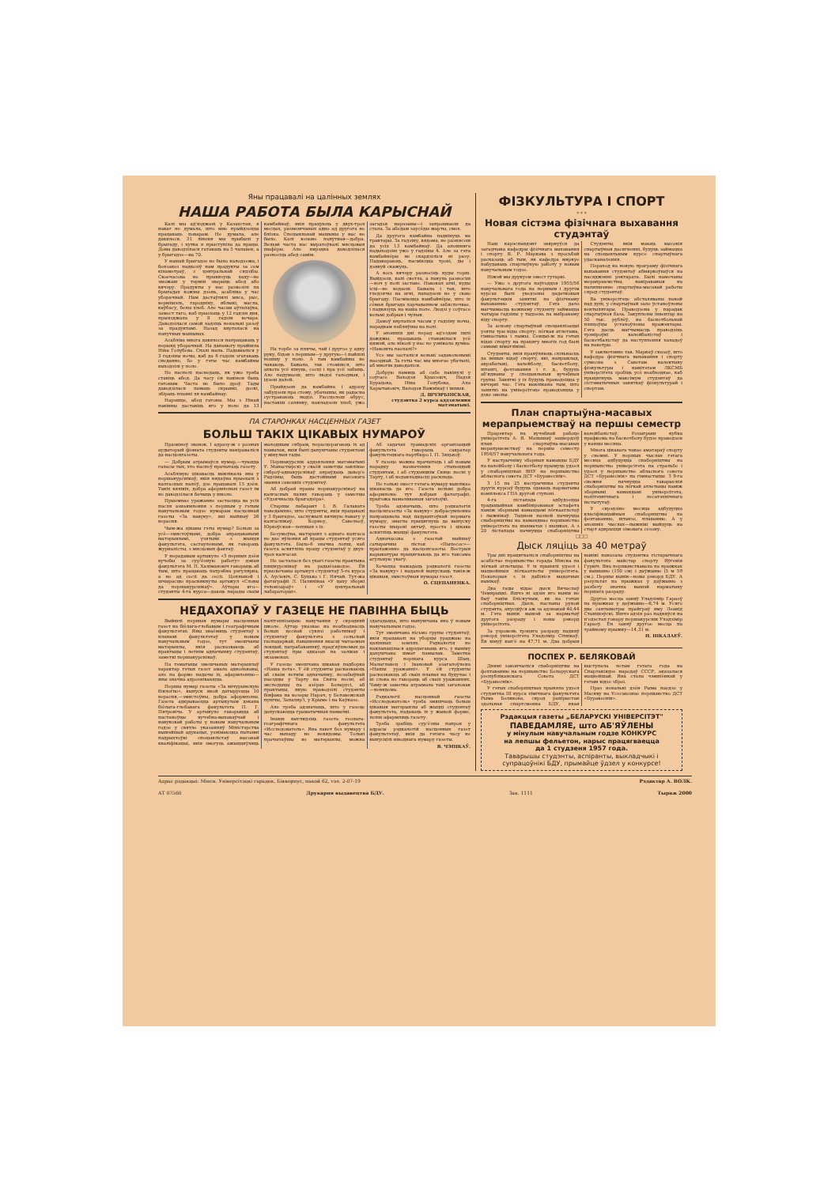Яны працавалі на цалінных землях
НАША РАБОТА БЫЛА КАРЫСНАЙ
Калі мы ад'язджалі у Казахстан, я нават не думала, што мне прыйдзецца працаваць поварам. Не думала, але давялося. 31 ліпеня мы прыбылі у брыгаду, і хутка я прыступіла да працы. Дома даводзілася гатаваць на 5 чалавек, а у брыгадзе—на 70.
У нашай брыгадзе не было калодзежа, і бензавоз падвозіў нам прадукты за сем кіламетраў, з цэнтральнай сядзібы. Своечасова не прывязуць ваду—не зможаш у тэрмін зварыць абед або вячэру. Прадукты у нас развозілі па брыгадах кожны дзень, асабліва у час уборачнай. Нам дастаўлялі мяса, рыс, вермішэль, гародніну, яблыкі, масла, каўбасу, белы хлеб. Але часам аўталаўка, замест таго, каб прыехаць у 12 гадзін дня, прыязджала у 8 гадзін вечара. Даводзілася самой хадзіць некалькі разоў за прадуктамі. Назад вярталася на папутных машынах.
Асабліва многа давялося папрацаваць у перыяд уборачнай. На дапамогу прыйшла Ніна Голубева. Спалі мала. Падымаліся у 3 гадзіны ночы, каб да 6 гадзін згатаваць снеданне, бо у гэты час камбайны выходзілі у поле.
Не паспелі паснедаць, як ужо трэба ставіць абед. Да часу ён павінен быць гатовым. Часта не было дроў. Тады даводзілася ламаць скрынкі, доскі, збіраць планкі ля камбайнау.
Нарэшце, абед гатовы. Мы з Нінай павінны даставіць яго у поле да 13 камбайнаў, якія працуюць у двух-трох месцах, размешчаных адно ад другога не блізка. Спецыяльнай машыны у нас не было. Калі возьме папутная—добра. Вельмі часта нас выратоўвалі мясцовыя шафёры. Але нярэдка даводзілася разносіць абед самім.
На торбе за плячы, чай і другое у адну руку, бідон з першым—у другую—і пайшлі пешшу у поле. А там камбайны не чакаюць. Бывала, так стомішся, што ахвота усё кінуць, сесці і пра усё забыць. Але падумаеш, што людзі галодныя, і ідзеш далей.
Прыйдзеш да камбайна і адразу забудзеш пра стому, убачышы, як радасна сустракаюць людзі. Рассцелеш абрус, паставіш салянку, накладзеш хлеб, ужо загадзя нарэзаны—і запрошваеш да стала. За абедам заусёды жарты, смех.
Да другога камбайна падкінуць на трактары. За гадзіну, вядома, не разнясеш да усіх 13 камбайнаў. Да апошняга падыходзіш ужо у гадзіны 4. Але за гэта камбайнёры не скардзіліся ні разу. Падакараюць, пасміюцца трохі, ды і дзякуй скажуць.
А вось вячэру разносіць куды горш. Выйдзеш, калі светла, а пакуль разносіш—ноч у полі застане. Навокал агні, куды ісці—не ведаеш. Бывала і так, што гледзячы на агні, пападзеш не у сваю брыгаду. Пасміюцца камбайнёры, што іх сёмая брыгада харчаваннем забяспечвае, і падвязуць на наша поле. Людзі у соўгасе вельмі добрыя і чулыя.
Дамоў вярталіся часам у гадзіну ночы, парадкам пабляўшы на полі.
У апошнія дні перад ад'ездам ішлі дажджы, працаваць станавілася усё цяжэй, але ніколі у нас не узнікала думка: «Навошта паехалі?»
Усе мы засталіся вельмі задаволенымі паездкай. За гэты час мы многае убачылі, аб многім даведаліся.
Добрую памяць аб сабе пакінулі у соўгасе Валодзя Крысевіч, Надзя Бурацова, Ніна Голубева, Ала Харытановіч, Валодзя Важнікаў і іншыя.
Д. ШЧЭРБІНСКАЯ,
студэнтка 2 курса аддзялення матэматыкі.
ПА СТАРОНКАХ НАСЦЕННЫХ ГАЗЕТ
БОЛЬШ ТАКІХ ЦІКАВЫХ НУМАРОЎ
Празвінеў званок. І адразу-ж з розных аудыторый фізмата студэнты накіраваліся да насценгазеты.
— Добрым атрымаўся нумар,—чуюцца галасы тых, хто паспеў прачытаць газету.
Асаблівую цікавасць выклікала яна у першакурснікаў, якія нядаўна прыехалі з калгасных палёў, дзе працавалі 15 дзён. Такіх вялікіх, добра аформленых газет ім не даводзілася бачыць у школе.
Прыемнае уражанне застаецца ва усіх пасля азнаямлення з першым у гэтым навучальным годзе нумарам насценнай газеты «За навуку», які выйшаў 26 верасня.
Чым-жа цікавы гэты нумар? Больш за усё—змястоўнымі, добра апрацаванымі матэрыяламі, узятымі з жыцця факультэта, састауленымі, як гавораць журналісты, з мясцовых фактаў.
У перадавым артыкуле «З першых дзён вучобы за сур'ёзную работу» дэкан факультэта М. П. Халімановіч гаворыць аб тым, што працаваць патрэбна рэгулярна, а не ад сесіі да сесіі. Цеплыней і шчырасцю праснякнуты артыкул «Словы да першакурснікаў». Аўтары яго—студэнты 4-га курса—даюць парады сваім малодшым сябрам, перасцерагаюць іх ад памылак, якія былі дапушчаны студэнтамі у мінулыя гады.
Першакурснік аддзялення матэматыкі У. Манастырскі у сваёй заметцы заклікае сяброў-аднакурснікаў апраўдаць давер'е Радзімы, быць дастойнымі высокага звання савецкіх студэнтаў.
Аб добрай працы першакурснікаў на калгасных палях гавораць у заметцы «Удзячнасць брыгадзіра».
Старшы лабарант І. В. Галаватэ паведамляе, што студэнты, якія працавалі у 3 брыгадзе, заслужылі вялікую павагу у калгаснікаў. Корнеу, Савельеў, Юркоўская—лепшыя з іх.
Безумоўна, матэрыял з аднаго калгаса не дае яўлення аб працы студэнтаў усяго факультэта. Было-б значна лепш, каб газета асвятліла працу студэнтаў у двух-трох калгасах.
Не засталася без увагі газеты практыка пяцікурснікаў на радыёзаводзе. Ёй прысвечаны артыкул студэнтаў 5-га курса А. Аусіевіч, С. Буцько і Г. Нячай. Тут-жа фатаграфіі Л. Палянінаа «У цаху зборкі тэлевізараў» і «У цэнтральнай лабараторыі».
Аб задачах грамадскіх арганізацый факультэта гаворыць сакратар факультэцкага партбюро І. П. Зяцькоў.
У газеце можна прачытаць і аб новым парадку назначэння стыпендый студэнтам, і аб студэнцкім Свяце песні у Тарту, і аб недакладнасці расклада.
Не толькі змест гэтага нумару выклікае цікавасць да яго. Газета вельмі добра аформлена: тут добрыя фатаграфіі, прыгожа намаляваныя загалоўкі.
Трэба адзначыць, што рэдкалегія насценгазеты «За навуку» добрасумленна папрацавала над падрыхтоўкай першага нумару, змагла прыцягнуць да выпуску газеты шырокі актыў, проста і цікава асвятліць жыццё факультэта.
Адначасова з газетай выйшаў сатырычны лісток «Пылесос»—прылажэнне да насценгазеты. Вострыя карыкатуры прыцягваюць да яго таксама агульную увагу.
Хочацца пажадаць рэдкалегіі газеты «За навуку» і надалей выпускаць такія-ж цікавыя, змястоўныя нумары газет.
О. СЦЕПАНЕНКА.
НЕДАХОПАЎ У ГАЗЕЦЕ НЕ ПАВІННА БЫЦЬ
Выйшлі першыя нумары насценных газет на біёлага-глебавым і геаграфічным факультэтах. Яны знаёмяць студэнтаў з планамі факультэтаў у новым навучальным годзе, тут змешчаны матэрыялы, якія расказваюць аб практыцы і летнім адпачынку студэнтаў, заметкі першакурснікаў.
Па тэматыцы змешчаных матэрыялаў характар гэтых газет амаль аднолькавы, але па форме падачы іх, афармленню—яны значна адрозніваюцца.
Першы нумар газеты «За мічурынскую біялогію», выпуск якой датыруецца 10 верасня,—змястоўны, добра аформлены. Газета адкрываецца артыкулам дэкана біёлага-глебавага факультэта П. Г. Пятровіча. У артыкуле гаворыцца аб пастаноўцы вучэбна-выхаваўчай і навуковай работы у новым навучальным годзе у святле указанняў Міністэрства вышэйшай адукацыі, узнімаюцца пытанні падрыхтоўкі спецыялістаў высокай кваліфікацыі, якія змогуць ажыццяўляць палітэхнізацыю навучання у сярэдняй школе. Аўтар указвае на неабходнасць больш цеснай сувязі работнікаў і студэнтаў факультэта з сельскай гаспадаркай, павышэння якасці чытаемых лекцый, патрабаванняў, прад'яўляемых да студэнтаў пры адказах на заліках і экзаменах.
У газеце змешчана цікавая падборка «Наша лета». У ёй студэнты расказваюць аб сваім летнім адпачынку, незабыўнай паездцы у Тарту на Свята песні, аб экспедыцы па азёрах Беларусі, аб практыцы, якую праводзілі студэнты біяфака на возеры Нарач, у Белавежскай пушчы, Запаляр'і, у Крыме і на Каўказе.
Але трэба адзначыць, што у газеце дапускаюцца граматычныя памылкі.
Інакш выглядзіць газета геолага-геаграфічнага факультэта «Исследователь». Яна лавет без нумару і час выхаду не невядомы. Толькі прачытаўшы яе матэрыялы, можна здагадацца, што выпушчана яна ў новым навучальным годзе.
Тут змешчана пісьмо групы студэнтаў, якія працавалі на уборцы ураджаю на цалінных землях. Рэдкалегія не паклапацілася адрэдагаваць яго, у выніку дапушчана шмат памылак. Заметка студэнтаў першага курса Шыц, Малаглавец і Івановай азагалоўлена «Нашы уражанні». У ёй студэнты расказваюць аб сваіх планах на будучае і ні слова не гавораць аб сваіх уражаннях. Чаму-ж заметка атрымала такі загаловак—невядома.
Рэдкалегіі насценнай газеты «Исследователь» трэба змяшчаць больш цікавыя матэрыялы аб жыцці студэнтаў факультэта, падаваць іх у жывой форме, лепш афармляць газету.
Трэба зрабіць сур'ёзны папрок у адрасы рэдкалегій насценных газет факультэтаў, якія да гэтага часу не выпусцілі ніводнага нумару газеты.
В. ЧЭПІКАЎ.
ФІЗКУЛЬТУРА І СПОРТ
* * *
Новая сістэма фізічнага выхавання студэнтаў
Наш карэспандэнт звярнуўся да загадчыка кафедры фізічнага выхавання і спорту Я. Р. Маркава з просьбай расказаць аб тым, як кафедра мяркуе пабудаваць спартыўную работу у новым навучальным годзе.
Ніжэй мы друкуем змест гутаркі.
— Ужо з другога паўгоддзя 1955/56 навучальнага года на першым і другім курсах былі уведзены дадатковыя факультэцкія заняткі па фізічнаму выхаванню студэнтаў. Гэта дало магчымасць кожнаму студэнту займацца чатыры гадзіны у тыдзень па выбранаму віду спорту.
За аснову спартыўнай спецыялізацыі узяты тры віды спорту: лёгкая атлетыка, гімнастыка і лыжы. Секцыі-ж па гэтых відах спорту на працягу многіх год былі самымі шматлікімі.
Студэнты, якія праяўляюць схільнасць да іншых відаў спорту, які, напрыклад, акрабатыкі, валейболу, баскетболу, штангі, фехтавання і г. д., будуць аб'яднаны у спецыяльныя вучэбныя групы. Заняткі у іх будуць праводзіцца у вячэрні час. Гэта выклікана тым, што заняткі на універсітэце праводзяцца у дзве змены.
Студэнты, якія маюць высокія спартыўныя дасягненні, будуць займацца на спецыяльным курсе спартыўнага удасканалення.
Пераход на новую праграму фізічнага выхавання студэнтаў абмяркоўваўся на пасяджэнні рэктарата. Былі намечаны мерапрыемствы, накіраваныя на паляпшэнне спартыўна-масавай работы сярод студэнтаў.
Ва універсітэце абсталяваны пакой пад душ, у спартыўнай зале ўстаноўлены вентылятары. Праведзена у парадак спартыўная база. Закуплены інвентар на 50 тыс. рублёў, на баскетбольнай пляцоўцы устаноўлены пражэктары. Гэта дасць магчымасць праводзіць трэніроўкі валейбалістаў і баскетбалістаў да наступлення халадоў на паветры.
У заключэнне тав. Маркаў сказаў, што кафедра фізічнага выхавання і спорту сумесна з Саветам калектыву фізкультуры і камітэтам ЛКСМБ універсітэта зробіць усё неабходнае, каб прыцягнуць максімум студэнтаў да сістэматычных заняткаў фізкультурай і спортам.
План спартыўна-масавых мерапрыемстваў на першы семестр
Прарэктар па вучэбнай рабоце універсітэта А. Я. Малышаў зацвердзіў план спартыўна-масавых мерапрыемстваў на першы семестр 1956/57 навучальнага года.
У кастрычніку зборныя каманды БДУ па валейболу і баскетболу прымуць удзел у спаборніцтвах ВНУ на першынство абласнога савета ДСТ «Буравеснік».
З 15 па 25 кастрычніка студэнты другіх курсаў будуць здаваць нарматывы комплекса ГПА другой ступені.
4-га лістапада адбудзецца традыцыйная камбінірованая эстафета паміж зборнымі камандамі лёгкаатлетаў і лыжнікаў. Тыднем пазней пачнуцца спаборніцтвы на каманднае першынство універсітэта па шахматах і шашках. А з 20 лістапада пачнуцца спаборніцтвы валейбалістаў. Розыгрыш кубка прафкома па баскетболу будзе праведзен у канцы месяца.
Многа цікавага чакае аматараў спорту у снежні. У першых чыслах гэтага месяца адбудуцца спаборніцтвы на першынство універсітэта па стральбе і удзел у першынстве абласнога совета ДСТ «Буравеснік» па гімнастыцы. З 9-га снежня пачнуцца таварыскія спаборніцтвы па лёгкай атлетыцы паміж зборнымі камандамі універсітэта, політэхнічнага і лесатэхнічнага інстытутаў.
У сярэдзіне месяца адбудуцца класіфікацыйныя спаборніцтвы па фехтаванню, штанзе, плаванню. А у апошніх чыслах—лыжнікі выйдуць на старт адкрыцця зімовага сезону.
□□□
Дыск ляціць за 40 метраў
Тры дні працягваліся спаборніцтвы на асабістае першынство горада Мінска па лёгкай атлетыцы. У іх прынялі удзел і мацнейшыя лёгкаатлеты універсітэта. Некаторыя з іх дабіліся выдатных вынікаў.
Два гады кідае дыск Вячаслаў Чэмярыцкі. Яшчэ ні адзін яго вынік не быў такім бліскучым, як на гэтых спаборніцтвах. Дыск, пасланы рукой студэнта, апусціўся аж за адзнакай 40,44 м. Гэта вынік вышэй за нарматыў другога разраду і новы рэкорд універсітэта.
За узровень трэцяга разраду падняў рэкорд універсітэта Уладзімір Сітнікаў. Ён кінуў кап'ё на 47,71 м. Два добрыя вынікі паказала студэнтка гістарычнага факультэта майстар спорту Яўгенія Гурвіч. Яна першынствавала па прыжках у вышыню (150 см) і даўжыню (5 м 59 см.). Першы вынік—новы рэкорд БДУ. А рэзультат па прыжках у даўжыню з разбегу значна вышэй нарматыву першага разраду.
Другое месца заняў Уладзімір Гараеў па прыжках у даўжыню—6,74 м. Усяго два сантыметры прайграў яму Леанід Станішэўскі. Яшчэ адзін раз падняўся на п'едэстал гонару першакурснік Уладзімір Гараеў. Ён заняў другое месца па трайному прыжку—14,31 м.
Н. НІКАЛАЕЎ.
ПОСПЕХ Р. БЕЛЯКОВАЙ
Днямі закончыліся спаборніцтвы на фехтаванню на першынство Беларускага рэспубліканскага Совета ДСТ «Буравеснік».
У гэтых спаборніцтвах прыняла удзел студэнтка III курса хімічнага факультэта Рыма Белякова, сярод рапірыстак здольная спартсменка БДУ, якая выступала летам гэтага года на Спартакіядзе народаў СССР, аказалася мацнейшай. Яна стала чэмпіёнкай у гэтым відзе зброі.
Праз некалькі дзён Рыма паедзе у Маскву на Усесаюзнае першынство ДСТ «Буравеснік».
Рэдакцыя газеты „БЕЛАРУСКІ УНІВЕРСІТЭТ"
ПАВЕДАМЛЯЕ, што АБ'ЯЎЛЕНЫ
у мінулым навучальным годзе КОНКУРС
на лепшы фельетон, нарыс працягваецца
да 1 студзеня 1957 года.
Таварышы студэнты, аспіранты, выкладчыкі і супрацоўнікі БДУ, прымайце ўдзел у конкурсе!
Адрас рэдакцыі: Мінск. Універсітэцкі гарадок, Біякорпус, пакой 62, тэл. 2-07-19 Рэдактар А. ВОЛК.
АТ 07560 Друкарня выдавецтва БДУ. Зак. 1111 Тыраж 2000